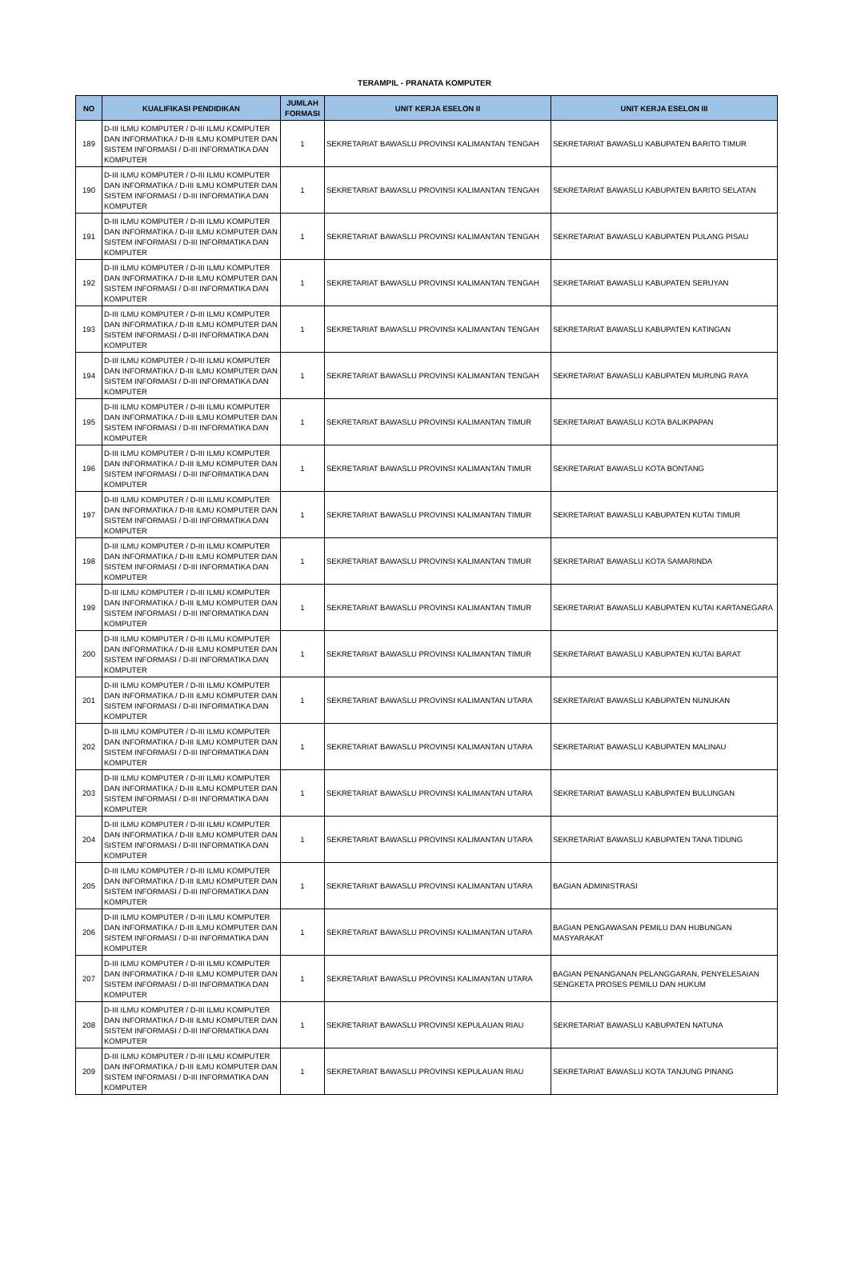TERAMPIL - PRANATA KOMPUTER
| NO | KUALIFIKASI PENDIDIKAN | JUMLAH FORMASI | UNIT KERJA ESELON II | UNIT KERJA ESELON III |
| --- | --- | --- | --- | --- |
| 189 | D-III ILMU KOMPUTER / D-III ILMU KOMPUTER DAN INFORMATIKA / D-III ILMU KOMPUTER DAN SISTEM INFORMASI / D-III INFORMATIKA DAN KOMPUTER | 1 | SEKRETARIAT BAWASLU PROVINSI KALIMANTAN TENGAH | SEKRETARIAT BAWASLU KABUPATEN BARITO TIMUR |
| 190 | D-III ILMU KOMPUTER / D-III ILMU KOMPUTER DAN INFORMATIKA / D-III ILMU KOMPUTER DAN SISTEM INFORMASI / D-III INFORMATIKA DAN KOMPUTER | 1 | SEKRETARIAT BAWASLU PROVINSI KALIMANTAN TENGAH | SEKRETARIAT BAWASLU KABUPATEN BARITO SELATAN |
| 191 | D-III ILMU KOMPUTER / D-III ILMU KOMPUTER DAN INFORMATIKA / D-III ILMU KOMPUTER DAN SISTEM INFORMASI / D-III INFORMATIKA DAN KOMPUTER | 1 | SEKRETARIAT BAWASLU PROVINSI KALIMANTAN TENGAH | SEKRETARIAT BAWASLU KABUPATEN PULANG PISAU |
| 192 | D-III ILMU KOMPUTER / D-III ILMU KOMPUTER DAN INFORMATIKA / D-III ILMU KOMPUTER DAN SISTEM INFORMASI / D-III INFORMATIKA DAN KOMPUTER | 1 | SEKRETARIAT BAWASLU PROVINSI KALIMANTAN TENGAH | SEKRETARIAT BAWASLU KABUPATEN SERUYAN |
| 193 | D-III ILMU KOMPUTER / D-III ILMU KOMPUTER DAN INFORMATIKA / D-III ILMU KOMPUTER DAN SISTEM INFORMASI / D-III INFORMATIKA DAN KOMPUTER | 1 | SEKRETARIAT BAWASLU PROVINSI KALIMANTAN TENGAH | SEKRETARIAT BAWASLU KABUPATEN KATINGAN |
| 194 | D-III ILMU KOMPUTER / D-III ILMU KOMPUTER DAN INFORMATIKA / D-III ILMU KOMPUTER DAN SISTEM INFORMASI / D-III INFORMATIKA DAN KOMPUTER | 1 | SEKRETARIAT BAWASLU PROVINSI KALIMANTAN TENGAH | SEKRETARIAT BAWASLU KABUPATEN MURUNG RAYA |
| 195 | D-III ILMU KOMPUTER / D-III ILMU KOMPUTER DAN INFORMATIKA / D-III ILMU KOMPUTER DAN SISTEM INFORMASI / D-III INFORMATIKA DAN KOMPUTER | 1 | SEKRETARIAT BAWASLU PROVINSI KALIMANTAN TIMUR | SEKRETARIAT BAWASLU KOTA BALIKPAPAN |
| 196 | D-III ILMU KOMPUTER / D-III ILMU KOMPUTER DAN INFORMATIKA / D-III ILMU KOMPUTER DAN SISTEM INFORMASI / D-III INFORMATIKA DAN KOMPUTER | 1 | SEKRETARIAT BAWASLU PROVINSI KALIMANTAN TIMUR | SEKRETARIAT BAWASLU KOTA BONTANG |
| 197 | D-III ILMU KOMPUTER / D-III ILMU KOMPUTER DAN INFORMATIKA / D-III ILMU KOMPUTER DAN SISTEM INFORMASI / D-III INFORMATIKA DAN KOMPUTER | 1 | SEKRETARIAT BAWASLU PROVINSI KALIMANTAN TIMUR | SEKRETARIAT BAWASLU KABUPATEN KUTAI TIMUR |
| 198 | D-III ILMU KOMPUTER / D-III ILMU KOMPUTER DAN INFORMATIKA / D-III ILMU KOMPUTER DAN SISTEM INFORMASI / D-III INFORMATIKA DAN KOMPUTER | 1 | SEKRETARIAT BAWASLU PROVINSI KALIMANTAN TIMUR | SEKRETARIAT BAWASLU KOTA SAMARINDA |
| 199 | D-III ILMU KOMPUTER / D-III ILMU KOMPUTER DAN INFORMATIKA / D-III ILMU KOMPUTER DAN SISTEM INFORMASI / D-III INFORMATIKA DAN KOMPUTER | 1 | SEKRETARIAT BAWASLU PROVINSI KALIMANTAN TIMUR | SEKRETARIAT BAWASLU KABUPATEN KUTAI KARTANEGARA |
| 200 | D-III ILMU KOMPUTER / D-III ILMU KOMPUTER DAN INFORMATIKA / D-III ILMU KOMPUTER DAN SISTEM INFORMASI / D-III INFORMATIKA DAN KOMPUTER | 1 | SEKRETARIAT BAWASLU PROVINSI KALIMANTAN TIMUR | SEKRETARIAT BAWASLU KABUPATEN KUTAI BARAT |
| 201 | D-III ILMU KOMPUTER / D-III ILMU KOMPUTER DAN INFORMATIKA / D-III ILMU KOMPUTER DAN SISTEM INFORMASI / D-III INFORMATIKA DAN KOMPUTER | 1 | SEKRETARIAT BAWASLU PROVINSI KALIMANTAN UTARA | SEKRETARIAT BAWASLU KABUPATEN NUNUKAN |
| 202 | D-III ILMU KOMPUTER / D-III ILMU KOMPUTER DAN INFORMATIKA / D-III ILMU KOMPUTER DAN SISTEM INFORMASI / D-III INFORMATIKA DAN KOMPUTER | 1 | SEKRETARIAT BAWASLU PROVINSI KALIMANTAN UTARA | SEKRETARIAT BAWASLU KABUPATEN MALINAU |
| 203 | D-III ILMU KOMPUTER / D-III ILMU KOMPUTER DAN INFORMATIKA / D-III ILMU KOMPUTER DAN SISTEM INFORMASI / D-III INFORMATIKA DAN KOMPUTER | 1 | SEKRETARIAT BAWASLU PROVINSI KALIMANTAN UTARA | SEKRETARIAT BAWASLU KABUPATEN BULUNGAN |
| 204 | D-III ILMU KOMPUTER / D-III ILMU KOMPUTER DAN INFORMATIKA / D-III ILMU KOMPUTER DAN SISTEM INFORMASI / D-III INFORMATIKA DAN KOMPUTER | 1 | SEKRETARIAT BAWASLU PROVINSI KALIMANTAN UTARA | SEKRETARIAT BAWASLU KABUPATEN TANA TIDUNG |
| 205 | D-III ILMU KOMPUTER / D-III ILMU KOMPUTER DAN INFORMATIKA / D-III ILMU KOMPUTER DAN SISTEM INFORMASI / D-III INFORMATIKA DAN KOMPUTER | 1 | SEKRETARIAT BAWASLU PROVINSI KALIMANTAN UTARA | BAGIAN ADMINISTRASI |
| 206 | D-III ILMU KOMPUTER / D-III ILMU KOMPUTER DAN INFORMATIKA / D-III ILMU KOMPUTER DAN SISTEM INFORMASI / D-III INFORMATIKA DAN KOMPUTER | 1 | SEKRETARIAT BAWASLU PROVINSI KALIMANTAN UTARA | BAGIAN PENGAWASAN PEMILU DAN HUBUNGAN MASYARAKAT |
| 207 | D-III ILMU KOMPUTER / D-III ILMU KOMPUTER DAN INFORMATIKA / D-III ILMU KOMPUTER DAN SISTEM INFORMASI / D-III INFORMATIKA DAN KOMPUTER | 1 | SEKRETARIAT BAWASLU PROVINSI KALIMANTAN UTARA | BAGIAN PENANGANAN PELANGGARAN, PENYELESAIAN SENGKETA PROSES PEMILU DAN HUKUM |
| 208 | D-III ILMU KOMPUTER / D-III ILMU KOMPUTER DAN INFORMATIKA / D-III ILMU KOMPUTER DAN SISTEM INFORMASI / D-III INFORMATIKA DAN KOMPUTER | 1 | SEKRETARIAT BAWASLU PROVINSI KEPULAUAN RIAU | SEKRETARIAT BAWASLU KABUPATEN NATUNA |
| 209 | D-III ILMU KOMPUTER / D-III ILMU KOMPUTER DAN INFORMATIKA / D-III ILMU KOMPUTER DAN SISTEM INFORMASI / D-III INFORMATIKA DAN KOMPUTER | 1 | SEKRETARIAT BAWASLU PROVINSI KEPULAUAN RIAU | SEKRETARIAT BAWASLU KOTA TANJUNG PINANG |